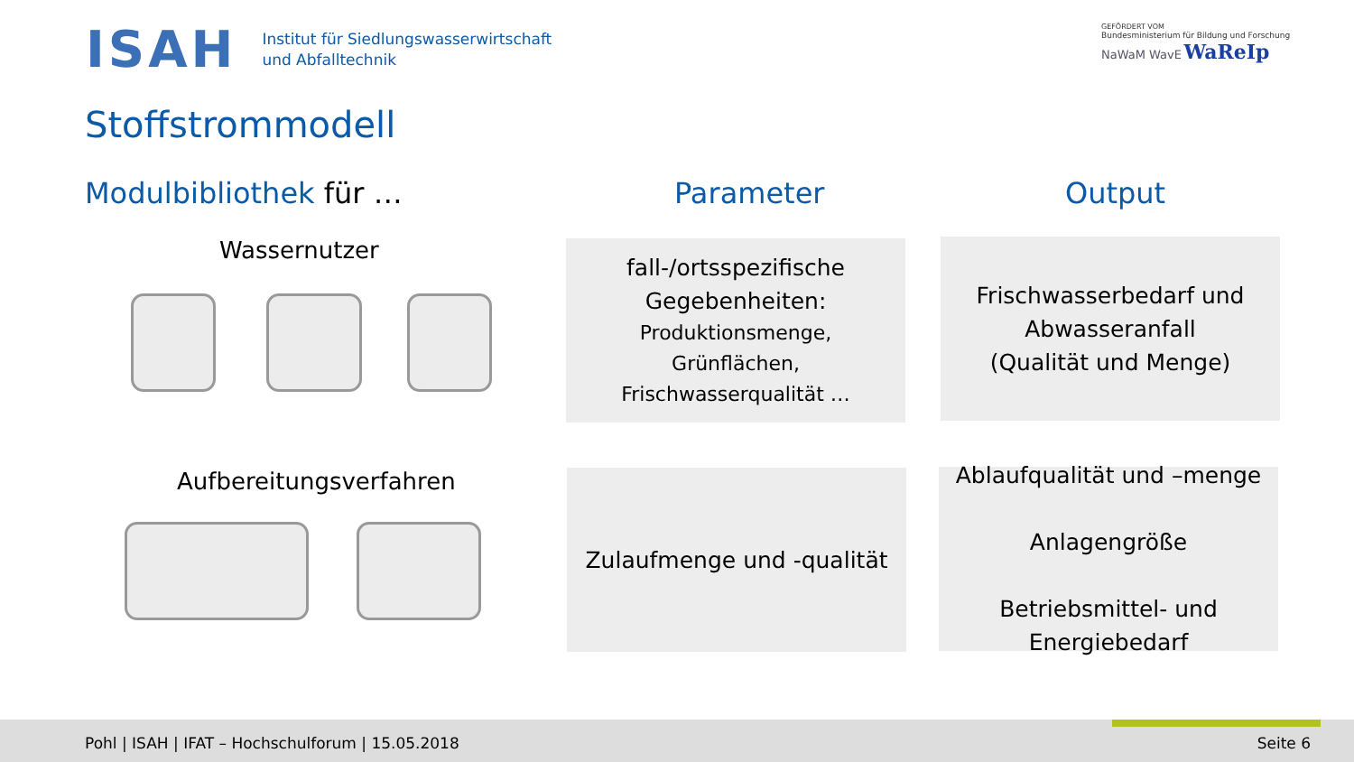ISAH
Institut für Siedlungswasserwirtschaft
und Abfalltechnik
GEFÖRDERT VOM
Bundesministerium für Bildung und Forschung
NaWaM WavE WaReIp
Stoffstrommodell
Modulbibliothek für … Parameter Output
Wassernutzer
Aufbereitungsverfahren
fall-/ortsspezifische Gegebenheiten:
Produktionsmenge,
Grünflächen,
Frischwasserqualität …
Frischwasserbedarf und Abwasseranfall
(Qualität und Menge)
Zulaufmenge und -qualität
Ablaufqualität und –menge
Anlagengröße
Betriebsmittel- und Energiebedarf
Pohl | ISAH | IFAT – Hochschulforum | 15.05.2018
Seite 6